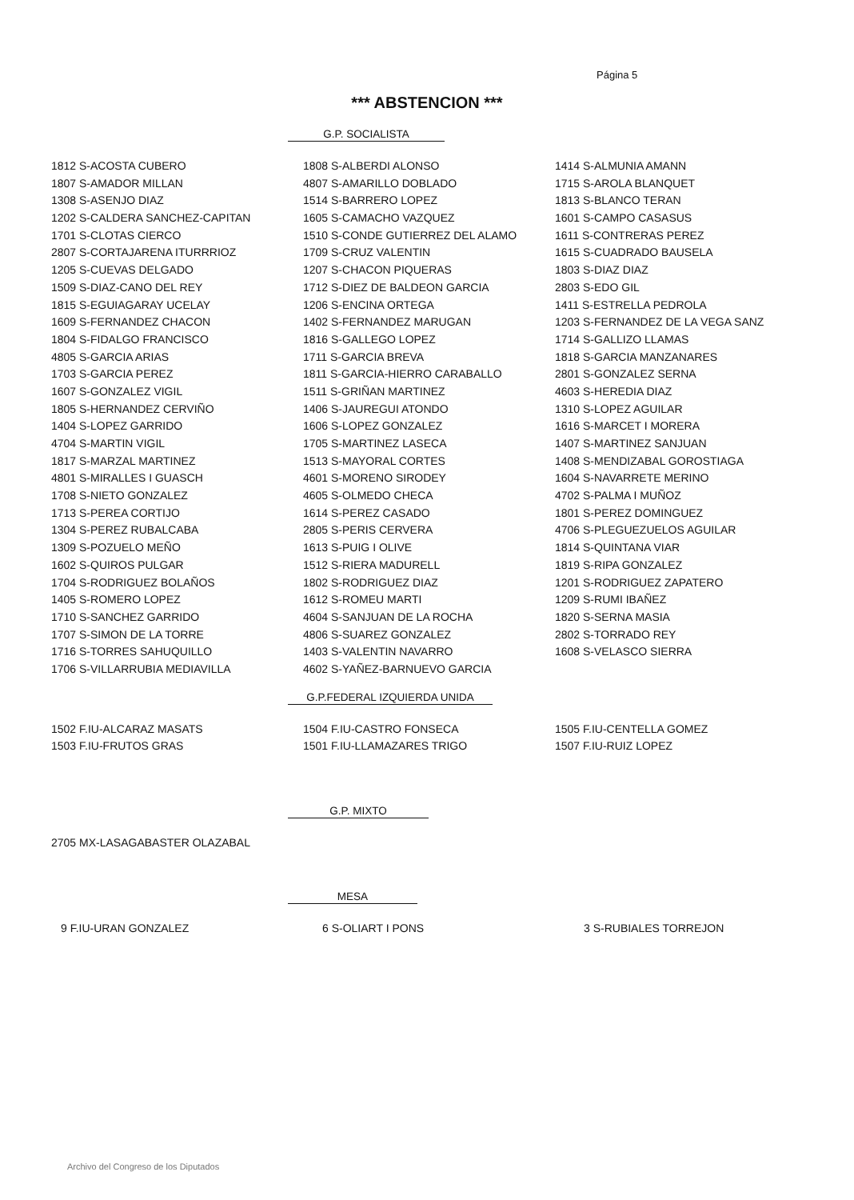Página 5
*** ABSTENCION ***
G.P. SOCIALISTA
| 1812 S-ACOSTA CUBERO | 1808 S-ALBERDI ALONSO | 1414 S-ALMUNIA AMANN |
| 1807 S-AMADOR MILLAN | 4807 S-AMARILLO DOBLADO | 1715 S-AROLA BLANQUET |
| 1308 S-ASENJO DIAZ | 1514 S-BARRERO LOPEZ | 1813 S-BLANCO TERAN |
| 1202 S-CALDERA SANCHEZ-CAPITAN | 1605 S-CAMACHO VAZQUEZ | 1601 S-CAMPO CASASUS |
| 1701 S-CLOTAS CIERCO | 1510 S-CONDE GUTIERREZ DEL ALAMO | 1611 S-CONTRERAS PEREZ |
| 2807 S-CORTAJARENA ITURRRIOZ | 1709 S-CRUZ VALENTIN | 1615 S-CUADRADO BAUSELA |
| 1205 S-CUEVAS DELGADO | 1207 S-CHACON PIQUERAS | 1803 S-DIAZ DIAZ |
| 1509 S-DIAZ-CANO DEL REY | 1712 S-DIEZ DE BALDEON GARCIA | 2803 S-EDO GIL |
| 1815 S-EGUIAGARAY UCELAY | 1206 S-ENCINA ORTEGA | 1411 S-ESTRELLA PEDROLA |
| 1609 S-FERNANDEZ CHACON | 1402 S-FERNANDEZ MARUGAN | 1203 S-FERNANDEZ DE LA VEGA SANZ |
| 1804 S-FIDALGO FRANCISCO | 1816 S-GALLEGO LOPEZ | 1714 S-GALLIZO LLAMAS |
| 4805 S-GARCIA ARIAS | 1711 S-GARCIA BREVA | 1818 S-GARCIA MANZANARES |
| 1703 S-GARCIA PEREZ | 1811 S-GARCIA-HIERRO CARABALLO | 2801 S-GONZALEZ SERNA |
| 1607 S-GONZALEZ VIGIL | 1511 S-GRIÑAN MARTINEZ | 4603 S-HEREDIA DIAZ |
| 1805 S-HERNANDEZ CERVIÑO | 1406 S-JAUREGUI ATONDO | 1310 S-LOPEZ AGUILAR |
| 1404 S-LOPEZ GARRIDO | 1606 S-LOPEZ GONZALEZ | 1616 S-MARCET I MORERA |
| 4704 S-MARTIN VIGIL | 1705 S-MARTINEZ LASECA | 1407 S-MARTINEZ SANJUAN |
| 1817 S-MARZAL MARTINEZ | 1513 S-MAYORAL CORTES | 1408 S-MENDIZABAL GOROSTIAGA |
| 4801 S-MIRALLES I GUASCH | 4601 S-MORENO SIRODEY | 1604 S-NAVARRETE MERINO |
| 1708 S-NIETO GONZALEZ | 4605 S-OLMEDO CHECA | 4702 S-PALMA I MUÑOZ |
| 1713 S-PEREA CORTIJO | 1614 S-PEREZ CASADO | 1801 S-PEREZ DOMINGUEZ |
| 1304 S-PEREZ RUBALCABA | 2805 S-PERIS CERVERA | 4706 S-PLEGUEZUELOS AGUILAR |
| 1309 S-POZUELO MEÑO | 1613 S-PUIG I OLIVE | 1814 S-QUINTANA VIAR |
| 1602 S-QUIROS PULGAR | 1512 S-RIERA MADURELL | 1819 S-RIPA GONZALEZ |
| 1704 S-RODRIGUEZ BOLAÑOS | 1802 S-RODRIGUEZ DIAZ | 1201 S-RODRIGUEZ ZAPATERO |
| 1405 S-ROMERO LOPEZ | 1612 S-ROMEU MARTI | 1209 S-RUMI IBAÑEZ |
| 1710 S-SANCHEZ GARRIDO | 4604 S-SANJUAN DE LA ROCHA | 1820 S-SERNA MASIA |
| 1707 S-SIMON DE LA TORRE | 4806 S-SUAREZ GONZALEZ | 2802 S-TORRADO REY |
| 1716 S-TORRES SAHUQUILLO | 1403 S-VALENTIN NAVARRO | 1608 S-VELASCO SIERRA |
| 1706 S-VILLARRUBIA MEDIAVILLA | 4602 S-YAÑEZ-BARNUEVO GARCIA | |
G.P.FEDERAL IZQUIERDA UNIDA
| 1502 F.IU-ALCARAZ MASATS | 1504 F.IU-CASTRO FONSECA | 1505 F.IU-CENTELLA GOMEZ |
| 1503 F.IU-FRUTOS GRAS | 1501 F.IU-LLAMAZARES TRIGO | 1507 F.IU-RUIZ LOPEZ |
G.P. MIXTO
| 2705 MX-LASAGABASTER OLAZABAL | | |
MESA
| 9 F.IU-URAN GONZALEZ | 6 S-OLIART I PONS | 3 S-RUBIALES TORREJON |
Archivo del Congreso de los Diputados